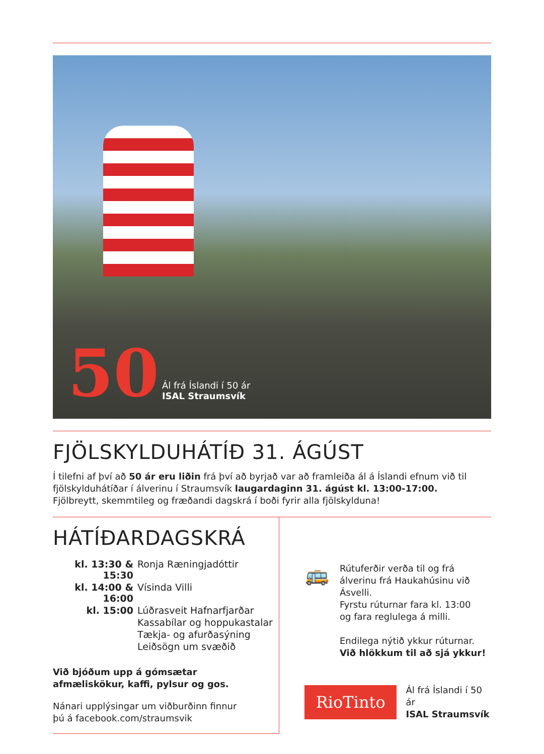50
Ál frá Íslandi í 50 ár
ISAL Straumsvík
FJÖLSKYLDUHÁTÍÐ 31. ÁGÚST
Í tilefni af því að 50 ár eru liðin frá því að byrjað var að framleiða ál á Íslandi efnum við til fjölskylduhátíðar í álverinu í Straumsvík laugardaginn 31. ágúst kl. 13:00-17:00.
Fjölbreytt, skemmtileg og fræðandi dagskrá í boði fyrir alla fjölskylduna!
HÁTÍÐARDAGSKRÁ
| kl. 13:30 & 15:30 | Ronja Ræningjadóttir |
| kl. 14:00 & 16:00 | Vísinda Villi |
| kl. 15:00 | Lúðrasveit Hafnarfjarðar |
| | Kassabílar og hoppukastalar |
| | Tækja- og afurðasýning |
| | Leiðsögn um svæðið |
Við bjóðum upp á gómsætar
afmæliskökur, kaffi, pylsur og gos.
Nánari upplýsingar um viðburðinn finnur
þú á facebook.com/straumsvik
🚌
Rútuferðir verða til og frá álverinu frá Haukahúsinu við Ásvelli.
Fyrstu rúturnar fara kl. 13:00
og fara reglulega á milli.
Endilega nýtið ykkur rúturnar.
Við hlökkum til að sjá ykkur!
RioTinto
Ál frá Íslandi í 50 ár
ISAL Straumsvík